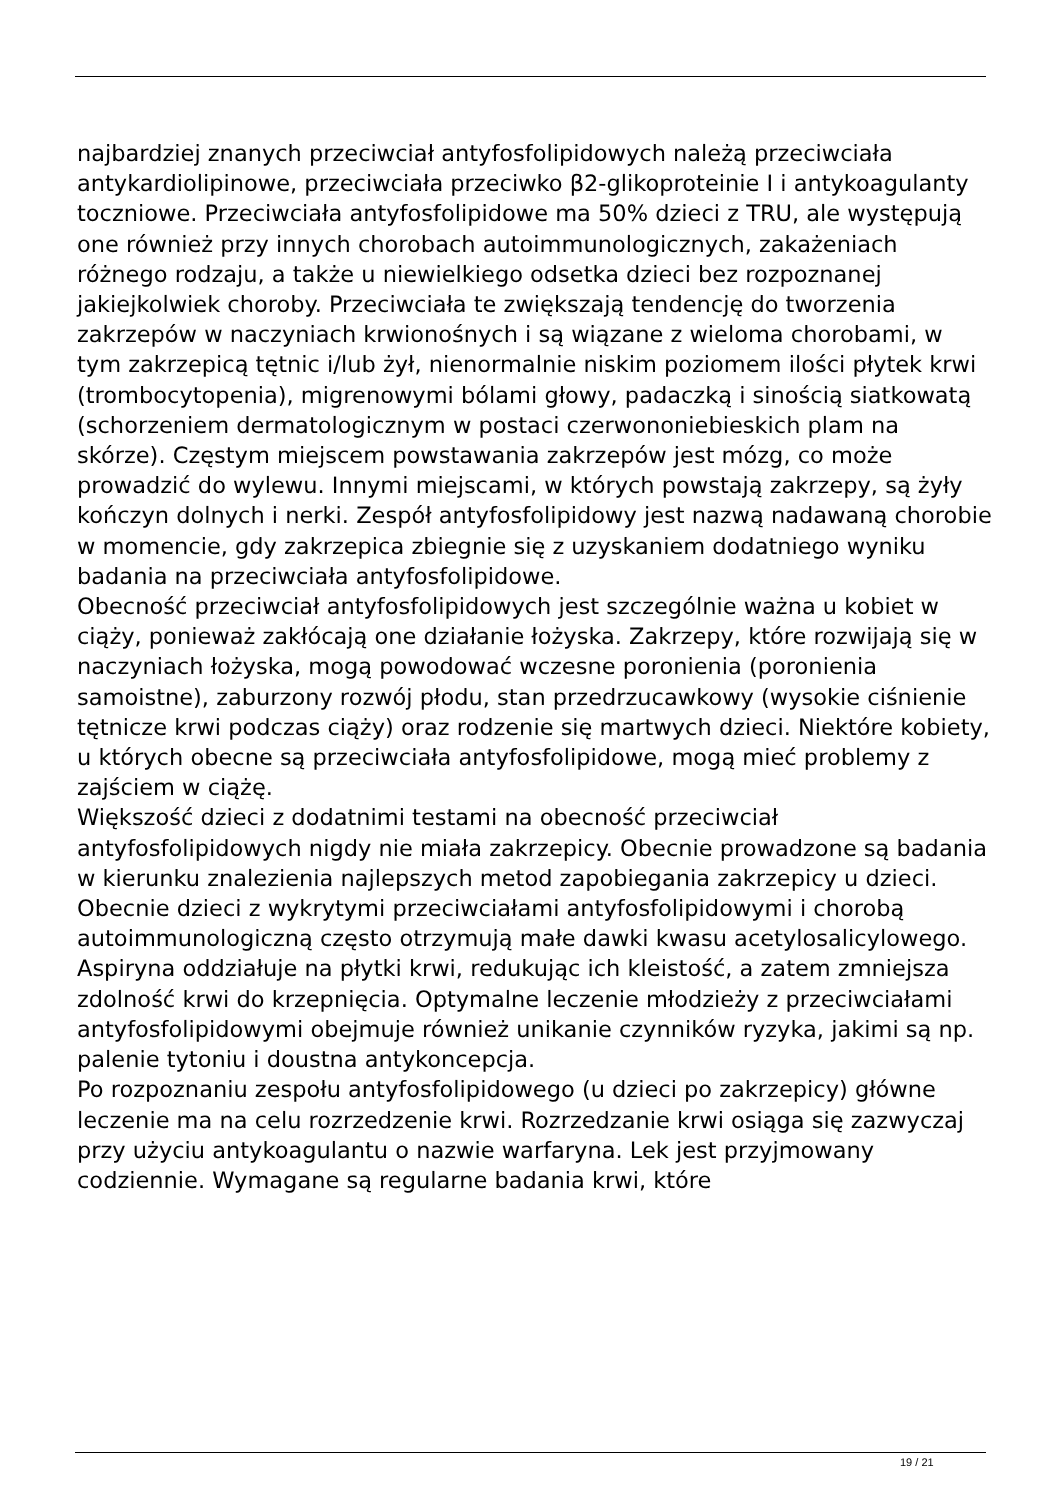najbardziej znanych przeciwciał antyfosfolipidowych należą przeciwciała antykardiolipinowe, przeciwciała przeciwko β2-glikoproteinie I i antykoagulanty toczniowe. Przeciwciała antyfosfolipidowe ma 50% dzieci z TRU, ale występują one również przy innych chorobach autoimmunologicznych, zakażeniach różnego rodzaju, a także u niewielkiego odsetka dzieci bez rozpoznanej jakiejkolwiek choroby. Przeciwciała te zwiększają tendencję do tworzenia zakrzepów w naczyniach krwionośnych i są wiązane z wieloma chorobami, w tym zakrzepicą tętnic i/lub żył, nienormalnie niskim poziomem ilości płytek krwi (trombocytopenia), migrenowymi bólami głowy, padaczką i sinością siatkowatą (schorzeniem dermatologicznym w postaci czerwononiebieskich plam na skórze). Częstym miejscem powstawania zakrzepów jest mózg, co może prowadzić do wylewu. Innymi miejscami, w których powstają zakrzepy, są żyły kończyn dolnych i nerki. Zespół antyfosfolipidowy jest nazwą nadawaną chorobie w momencie, gdy zakrzepica zbiegnie się z uzyskaniem dodatniego wyniku badania na przeciwciała antyfosfolipidowe.
Obecność przeciwciał antyfosfolipidowych jest szczególnie ważna u kobiet w ciąży, ponieważ zakłócają one działanie łożyska. Zakrzepy, które rozwijają się w naczyniach łożyska, mogą powodować wczesne poronienia (poronienia samoistne), zaburzony rozwój płodu, stan przedrzucawkowy (wysokie ciśnienie tętnicze krwi podczas ciąży) oraz rodzenie się martwych dzieci. Niektóre kobiety, u których obecne są przeciwciała antyfosfolipidowe, mogą mieć problemy z zajściem w ciążę.
Większość dzieci z dodatnimi testami na obecność przeciwciał antyfosfolipidowych nigdy nie miała zakrzepicy. Obecnie prowadzone są badania w kierunku znalezienia najlepszych metod zapobiegania zakrzepicy u dzieci. Obecnie dzieci z wykrytymi przeciwciałami antyfosfolipidowymi i chorobą autoimmunologiczną często otrzymują małe dawki kwasu acetylosalicylowego. Aspiryna oddziałuje na płytki krwi, redukując ich kleistość, a zatem zmniejsza zdolność krwi do krzepnięcia. Optymalne leczenie młodzieży z przeciwciałami antyfosfolipidowymi obejmuje również unikanie czynników ryzyka, jakimi są np. palenie tytoniu i doustna antykoncepcja.
Po rozpoznaniu zespołu antyfosfolipidowego (u dzieci po zakrzepicy) główne leczenie ma na celu rozrzedzenie krwi. Rozrzedzanie krwi osiąga się zazwyczaj przy użyciu antykoagulantu o nazwie warfaryna. Lek jest przyjmowany codziennie. Wymagane są regularne badania krwi, które
19 / 21